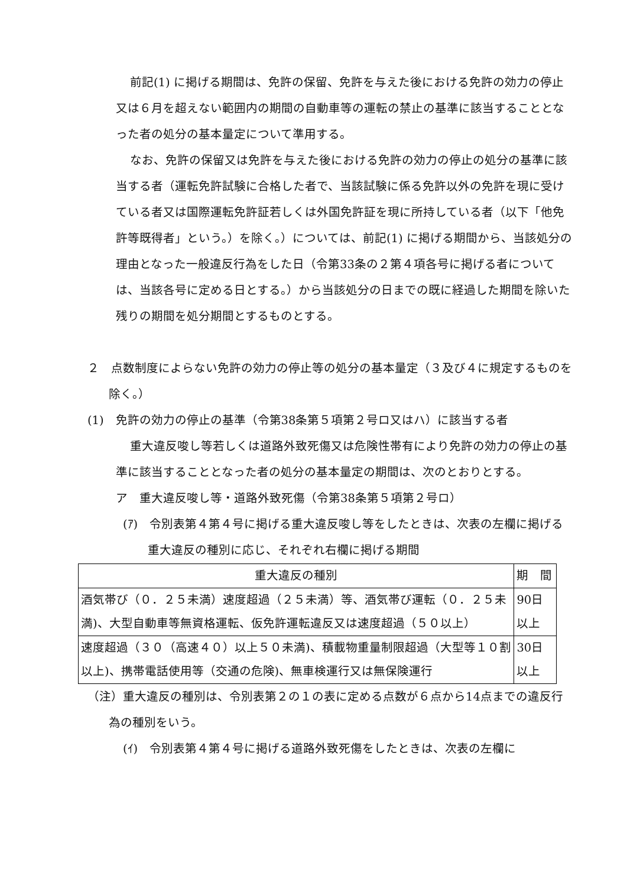前記(1) に掲げる期間は、免許の保留、免許を与えた後における免許の効力の停止又は６月を超えない範囲内の期間の自動車等の運転の禁止の基準に該当することとなった者の処分の基本量定について準用する。
なお、免許の保留又は免許を与えた後における免許の効力の停止の処分の基準に該当する者（運転免許試験に合格した者で、当該試験に係る免許以外の免許を現に受けている者又は国際運転免許証若しくは外国免許証を現に所持している者（以下「他免許等既得者」という。）を除く。）については、前記(1) に掲げる期間から、当該処分の理由となった一般違反行為をした日（令第33条の２第４項各号に掲げる者については、当該各号に定める日とする。）から当該処分の日までの既に経過した期間を除いた残りの期間を処分期間とするものとする。
２　点数制度によらない免許の効力の停止等の処分の基本量定（３及び４に規定するものを除く。）
(1)　免許の効力の停止の基準（令第38条第５項第２号ロ又はハ）に該当する者
重大違反唆し等若しくは道路外致死傷又は危険性帯有により免許の効力の停止の基準に該当することとなった者の処分の基本量定の期間は、次のとおりとする。
ア　重大違反唆し等・道路外致死傷（令第38条第５項第２号ロ）
(ｱ)　令別表第４第４号に掲げる重大違反唆し等をしたときは、次表の左欄に掲げる重大違反の種別に応じ、それぞれ右欄に掲げる期間
| 重大違反の種別 | 期 間 |
| --- | --- |
| 酒気帯び（０．２５未満）速度超過（２５未満）等、酒気帯び運転（０．２５未満)、大型自動車等無資格運転、仮免許運転違反又は速度超過（５０以上） | 90日以上 |
| 速度超過（３０（高速４０）以上５０未満)、積載物重量制限超過（大型等１０割以上)、携帯電話使用等（交通の危険)、無車検運行又は無保険運行 | 30日以上 |
（注）重大違反の種別は、令別表第２の１の表に定める点数が６点から14点までの違反行為の種別をいう。
(ｲ)　令別表第４第４号に掲げる道路外致死傷をしたときは、次表の左欄に